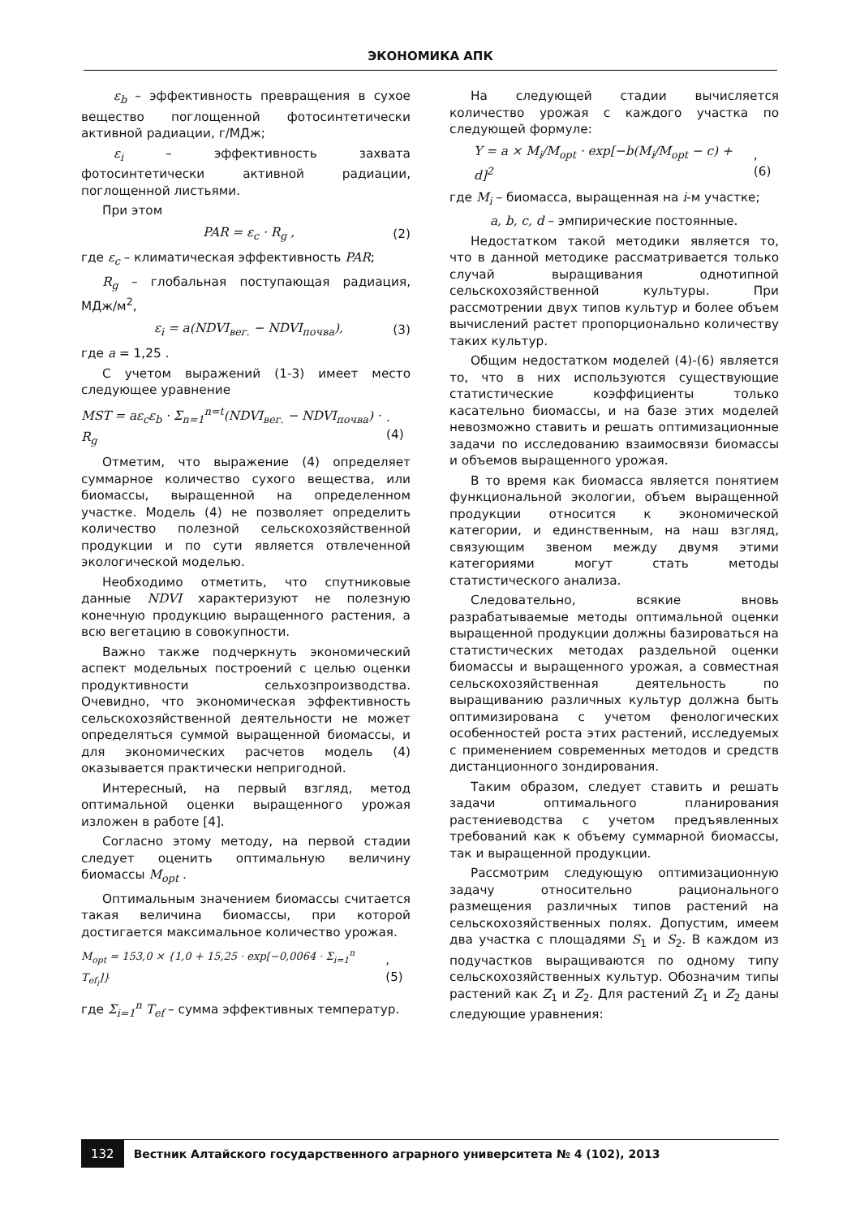ЭКОНОМИКА АПК
ε<sub>b</sub> – эффективность превращения в сухое вещество поглощенной фотосинтетически активной радиации, г/МДж;
ε<sub>i</sub> – эффективность захвата фотосинтетически активной радиации, поглощенной листьями.
При этом
PAR = ε<sub>c</sub> · R<sub>g</sub> , (2)
где ε<sub>c</sub> – климатическая эффективность PAR;
R<sub>g</sub> – глобальная поступающая радиация, МДж/м<sup>2</sup>,
ε<sub>i</sub> = a(NDVI<sub>вег.</sub> − NDVI<sub>почва</sub>), (3)
где a = 1,25 .
С учетом выражений (1-3) имеет место следующее уравнение
MST = aε<sub>c</sub>ε<sub>b</sub> · Σ<sub>n=1</sub><sup>n=t</sup>(NDVI<sub>вег.</sub> − NDVI<sub>почва</sub>) · R<sub>g</sub>. (4)
Отметим, что выражение (4) определяет суммарное количество сухого вещества, или биомассы, выращенной на определенном участке. Модель (4) не позволяет определить количество полезной сельскохозяйственной продукции и по сути является отвлеченной экологической моделью.
Необходимо отметить, что спутниковые данные NDVI характеризуют не полезную конечную продукцию выращенного растения, а всю вегетацию в совокупности.
Важно также подчеркнуть экономический аспект модельных построений с целью оценки продуктивности сельхозпроизводства. Очевидно, что экономическая эффективность сельскохозяйственной деятельности не может определяться суммой выращенной биомассы, и для экономических расчетов модель (4) оказывается практически непригодной.
Интересный, на первый взгляд, метод оптимальной оценки выращенного урожая изложен в работе [4].
Согласно этому методу, на первой стадии следует оценить оптимальную величину биомассы M<sub>opt</sub> .
Оптимальным значением биомассы считается такая величина биомассы, при которой достигается максимальное количество урожая.
M<sub>opt</sub> = 153,0 × {1,0 + 15,25 · exp[−0,0064 · Σ<sub>i=1</sub><sup>n</sup> T<sub>ef<sub>i</sub></sub>]}, (5)
где Σ<sub>i=1</sub><sup>n</sup> T<sub>ef</sub> – сумма эффективных температур.
На следующей стадии вычисляется количество урожая с каждого участка по следующей формуле:
Y = a × M<sub>i</sub>/M<sub>opt</sub> · exp[−b(M<sub>i</sub>/M<sub>opt</sub> − c) + d]<sup>2</sup>, (6)
где M<sub>i</sub> – биомасса, выращенная на i-м участке;
a, b, c, d – эмпирические постоянные.
Недостатком такой методики является то, что в данной методике рассматривается только случай выращивания однотипной сельскохозяйственной культуры. При рассмотрении двух типов культур и более объем вычислений растет пропорционально количеству таких культур.
Общим недостатком моделей (4)-(6) является то, что в них используются существующие статистические коэффициенты только касательно биомассы, и на базе этих моделей невозможно ставить и решать оптимизационные задачи по исследованию взаимосвязи биомассы и объемов выращенного урожая.
В то время как биомасса является понятием функциональной экологии, объем выращенной продукции относится к экономической категории, и единственным, на наш взгляд, связующим звеном между двумя этими категориями могут стать методы статистического анализа.
Следовательно, всякие вновь разрабатываемые методы оптимальной оценки выращенной продукции должны базироваться на статистических методах раздельной оценки биомассы и выращенного урожая, а совместная сельскохозяйственная деятельность по выращиванию различных культур должна быть оптимизирована с учетом фенологических особенностей роста этих растений, исследуемых с применением современных методов и средств дистанционного зондирования.
Таким образом, следует ставить и решать задачи оптимального планирования растениеводства с учетом предъявленных требований как к объему суммарной биомассы, так и выращенной продукции.
Рассмотрим следующую оптимизационную задачу относительно рационального размещения различных типов растений на сельскохозяйственных полях. Допустим, имеем два участка с площадями S<sub>1</sub> и S<sub>2</sub>. В каждом из подучастков выращиваются по одному типу сельскохозяйственных культур. Обозначим типы растений как Z<sub>1</sub> и Z<sub>2</sub>. Для растений Z<sub>1</sub> и Z<sub>2</sub> даны следующие уравнения:
132 Вестник Алтайского государственного аграрного университета № 4 (102), 2013